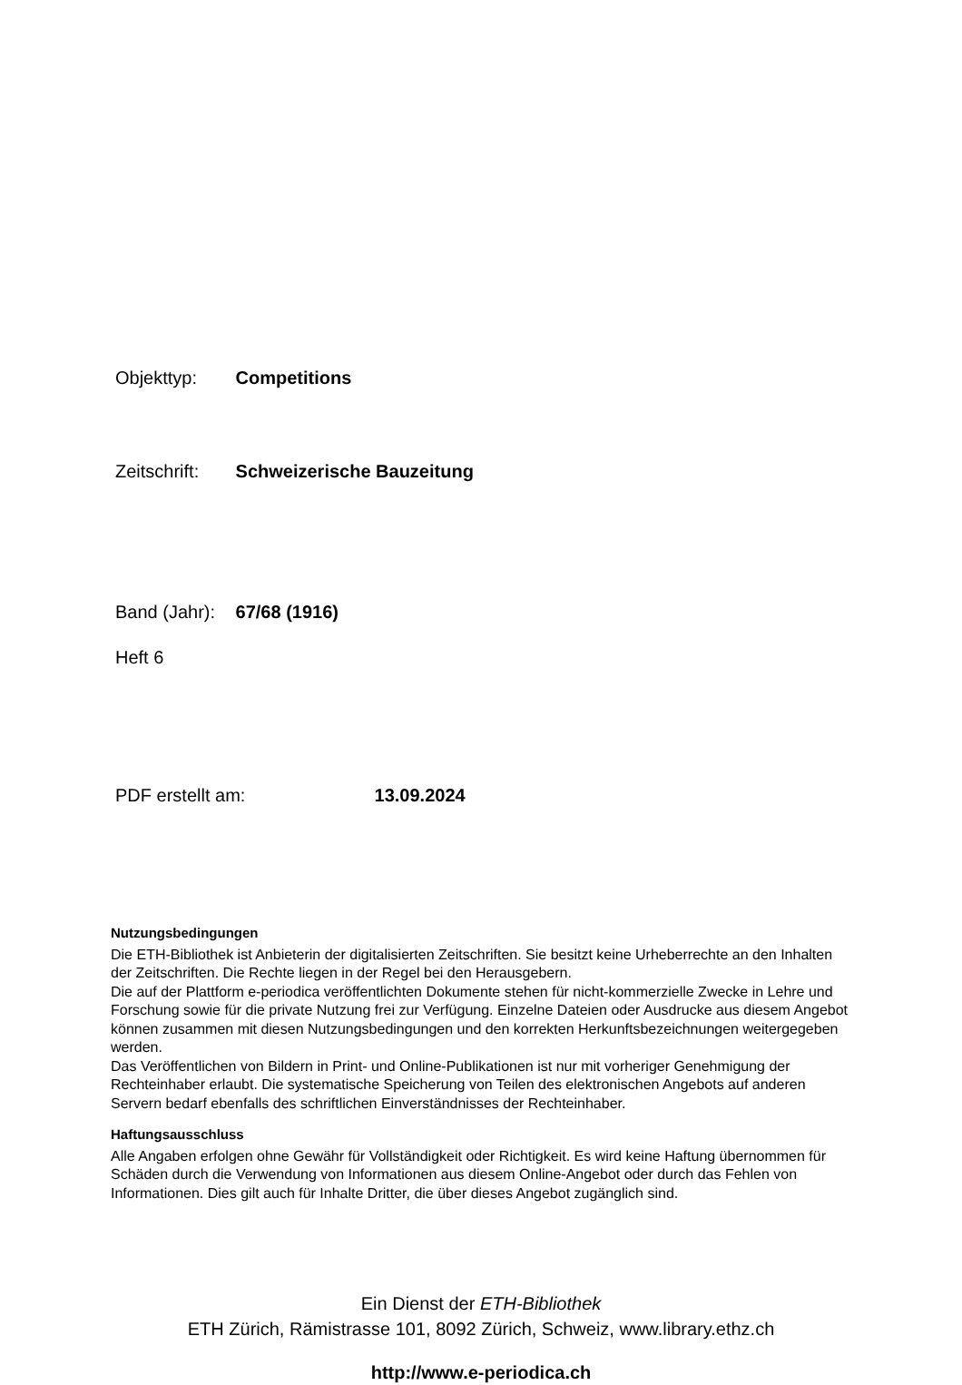Objekttyp: Competitions
Zeitschrift: Schweizerische Bauzeitung
Band (Jahr): 67/68 (1916)
Heft 6
PDF erstellt am: 13.09.2024
Nutzungsbedingungen
Die ETH-Bibliothek ist Anbieterin der digitalisierten Zeitschriften. Sie besitzt keine Urheberrechte an den Inhalten der Zeitschriften. Die Rechte liegen in der Regel bei den Herausgebern.
Die auf der Plattform e-periodica veröffentlichten Dokumente stehen für nicht-kommerzielle Zwecke in Lehre und Forschung sowie für die private Nutzung frei zur Verfügung. Einzelne Dateien oder Ausdrucke aus diesem Angebot können zusammen mit diesen Nutzungsbedingungen und den korrekten Herkunftsbezeichnungen weitergegeben werden.
Das Veröffentlichen von Bildern in Print- und Online-Publikationen ist nur mit vorheriger Genehmigung der Rechteinhaber erlaubt. Die systematische Speicherung von Teilen des elektronischen Angebots auf anderen Servern bedarf ebenfalls des schriftlichen Einverständnisses der Rechteinhaber.
Haftungsausschluss
Alle Angaben erfolgen ohne Gewähr für Vollständigkeit oder Richtigkeit. Es wird keine Haftung übernommen für Schäden durch die Verwendung von Informationen aus diesem Online-Angebot oder durch das Fehlen von Informationen. Dies gilt auch für Inhalte Dritter, die über dieses Angebot zugänglich sind.
Ein Dienst der ETH-Bibliothek
ETH Zürich, Rämistrasse 101, 8092 Zürich, Schweiz, www.library.ethz.ch
http://www.e-periodica.ch